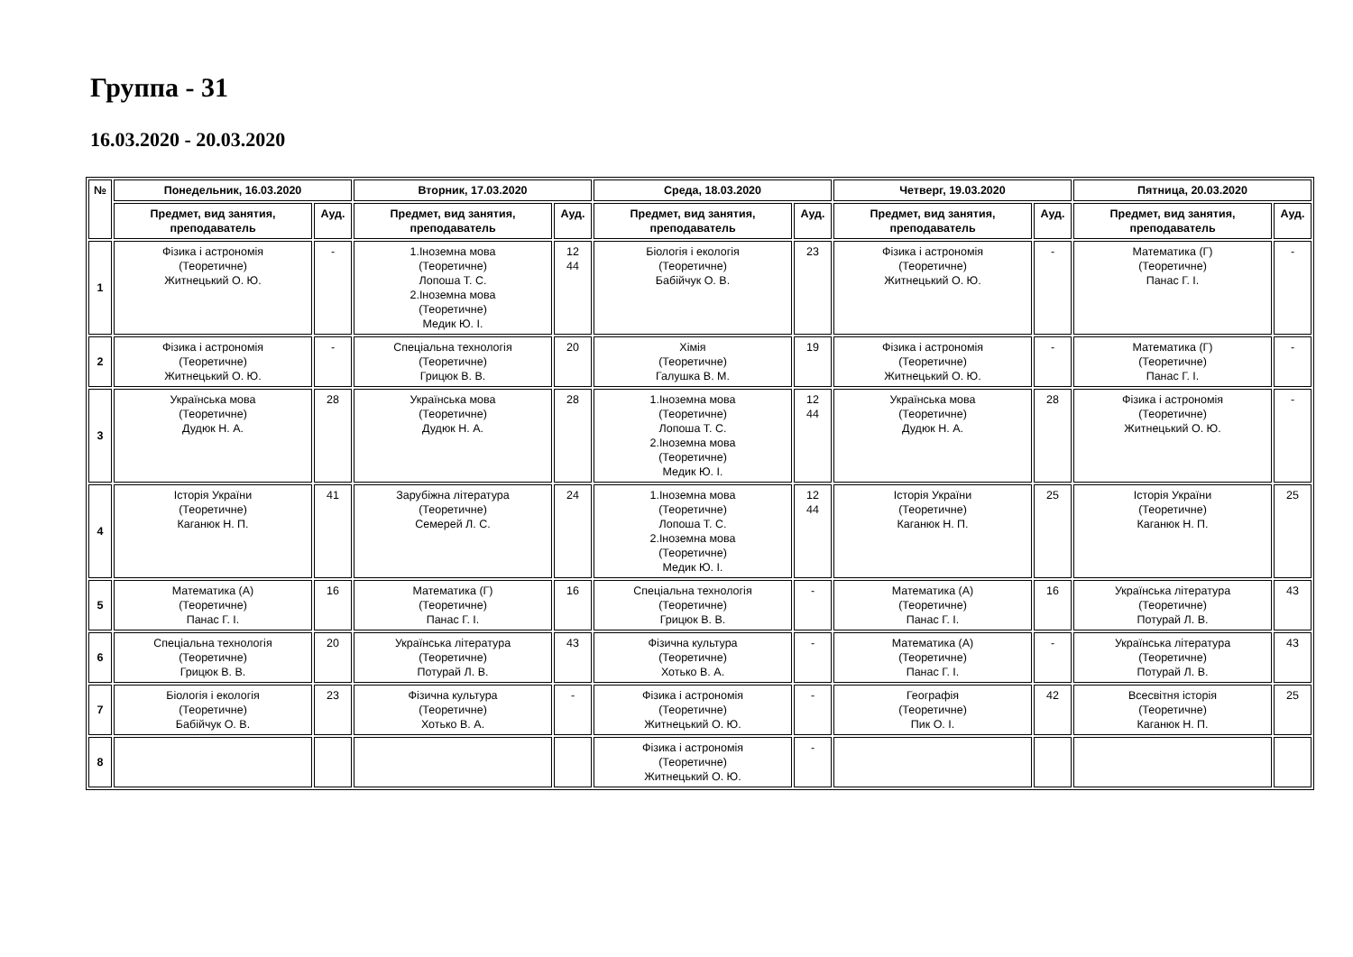Группа - 31
16.03.2020 - 20.03.2020
| № | Понедельник, 16.03.2020 | | Вторник, 17.03.2020 | | Среда, 18.03.2020 | | Четверг, 19.03.2020 | | Пятница, 20.03.2020 | |
| --- | --- | --- | --- | --- | --- | --- | --- | --- | --- | --- |
| | Предмет, вид занятия, преподаватель | Ауд. | Предмет, вид занятия, преподаватель | Ауд. | Предмет, вид занятия, преподаватель | Ауд. | Предмет, вид занятия, преподаватель | Ауд. | Предмет, вид занятия, преподаватель | Ауд. |
| 1 | Фізика і астрономія (Теоретичне) Житнецький О. Ю. | - | 1.Іноземна мова (Теоретичне) Лопоша Т. С. 2.Іноземна мова (Теоретичне) Медик Ю. І. | 12 44 | Біологія і екологія (Теоретичне) Бабійчук О. В. | 23 | Фізика і астрономія (Теоретичне) Житнецький О. Ю. | - | Математика (Г) (Теоретичне) Панас Г. І. | - |
| 2 | Фізика і астрономія (Теоретичне) Житнецький О. Ю. | - | Спеціальна технологія (Теоретичне) Грицюк В. В. | 20 | Хімія (Теоретичне) Галушка В. М. | 19 | Фізика і астрономія (Теоретичне) Житнецький О. Ю. | - | Математика (Г) (Теоретичне) Панас Г. І. | - |
| 3 | Українська мова (Теоретичне) Дудюк Н. А. | 28 | Українська мова (Теоретичне) Дудюк Н. А. | 28 | 1.Іноземна мова (Теоретичне) Лопоша Т. С. 2.Іноземна мова (Теоретичне) Медик Ю. І. | 12 44 | Українська мова (Теоретичне) Дудюк Н. А. | 28 | Фізика і астрономія (Теоретичне) Житнецький О. Ю. | - |
| 4 | Історія України (Теоретичне) Каганюк Н. П. | 41 | Зарубіжна література (Теоретичне) Семерей Л. С. | 24 | 1.Іноземна мова (Теоретичне) Лопоша Т. С. 2.Іноземна мова (Теоретичне) Медик Ю. І. | 12 44 | Історія України (Теоретичне) Каганюк Н. П. | 25 | Історія України (Теоретичне) Каганюк Н. П. | 25 |
| 5 | Математика (А) (Теоретичне) Панас Г. І. | 16 | Математика (Г) (Теоретичне) Панас Г. І. | 16 | Спеціальна технологія (Теоретичне) Грицюк В. В. | - | Математика (А) (Теоретичне) Панас Г. І. | 16 | Українська література (Теоретичне) Потурай Л. В. | 43 |
| 6 | Спеціальна технологія (Теоретичне) Грицюк В. В. | 20 | Українська література (Теоретичне) Потурай Л. В. | 43 | Фізична культура (Теоретичне) Хотько В. А. | - | Математика (А) (Теоретичне) Панас Г. І. | - | Українська література (Теоретичне) Потурай Л. В. | 43 |
| 7 | Біологія і екологія (Теоретичне) Бабійчук О. В. | 23 | Фізична культура (Теоретичне) Хотько В. А. | - | Фізика і астрономія (Теоретичне) Житнецький О. Ю. | - | Географія (Теоретичне) Пик О. І. | 42 | Всесвітня історія (Теоретичне) Каганюк Н. П. | 25 |
| 8 | | | | | Фізика і астрономія (Теоретичне) Житнецький О. Ю. | - | | | | |